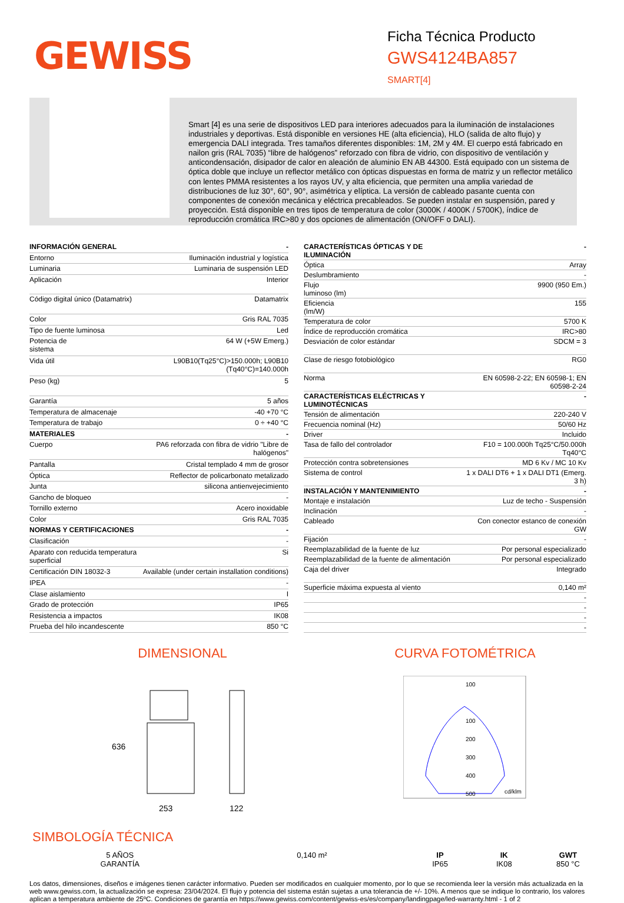GEWISS
Ficha Técnica Producto
GWS4124BA857
SMART[4]
Smart [4] es una serie de dispositivos LED para interiores adecuados para la iluminación de instalaciones industriales y deportivas. Está disponible en versiones HE (alta eficiencia), HLO (salida de alto flujo) y emergencia DALI integrada. Tres tamaños diferentes disponibles: 1M, 2M y 4M. El cuerpo está fabricado en nailon gris (RAL 7035) “libre de halógenos” reforzado con fibra de vidrio, con dispositivo de ventilación y anticondensación, disipador de calor en aleación de aluminio EN AB 44300. Está equipado con un sistema de óptica doble que incluye un reflector metálico con ópticas dispuestas en forma de matriz y un reflector metálico con lentes PMMA resistentes a los rayos UV, y alta eficiencia, que permiten una amplia variedad de distribuciones de luz 30°, 60°, 90°, asimétrica y elíptica. La versión de cableado pasante cuenta con componentes de conexión mecánica y eléctrica precableados. Se pueden instalar en suspensión, pared y proyección. Está disponible en tres tipos de temperatura de color (3000K / 4000K / 5700K), índice de reproducción cromática IRC>80 y dos opciones de alimentación (ON/OFF o DALI).
| INFORMACIÓN GENERAL | - |
| Entorno | Iluminación industrial y logística |
| Luminaria | Luminaria de suspensión LED |
| Aplicación | Interior |
| Código digital único (Datamatrix) | Datamatrix |
| Color | Gris RAL 7035 |
| Tipo de fuente luminosa | Led |
| Potencia de sistema | 64 W (+5W Emerg.) |
| Vida útil | L90B10(Tq25°C)>150.000h; L90B10 (Tq40°C)=140.000h |
| Peso (kg) | 5 |
| Garantía | 5 años |
| Temperatura de almacenaje | -40 +70 °C |
| Temperatura de trabajo | 0 ÷ +40 °C |
| MATERIALES | - |
| Cuerpo | PA6 reforzada con fibra de vidrio "Libre de halógenos" |
| Pantalla | Cristal templado 4 mm de grosor |
| Óptica | Reflector de policarbonato metalizado |
| Junta | silicona antienvejecimiento |
| Gancho de bloqueo | - |
| Tornillo externo | Acero inoxidable |
| Color | Gris RAL 7035 |
| NORMAS Y CERTIFICACIONES | - |
| Clasificación | - |
| Aparato con reducida temperatura superficial | Si |
| Certificación DIN 18032-3 | Available (under certain installation conditions) |
| IPEA | - |
| Clase aislamiento | I |
| Grado de protección | IP65 |
| Resistencia a impactos | IK08 |
| Prueba del hilo incandescente | 850 °C |
| CARACTERÍSTICAS ÓPTICAS Y DE ILUMINACIÓN | - |
| Óptica | Array |
| Deslumbramiento | - |
| Flujo luminoso (lm) | 9900 (950 Em.) |
| Eficiencia (lm/W) | 155 |
| Temperatura de color | 5700 K |
| Índice de reproducción cromática | IRC>80 |
| Desviación de color estándar | SDCM = 3 |
| Clase de riesgo fotobiológico | RG0 |
| Norma | EN 60598-2-22; EN 60598-1; EN 60598-2-24 |
| CARACTERÍSTICAS ELÉCTRICAS Y LUMINOTÉCNICAS | - |
| Tensión de alimentación | 220-240 V |
| Frecuencia nominal (Hz) | 50/60 Hz |
| Driver | Incluido |
| Tasa de fallo del controlador | F10 = 100.000h Tq25°C/50.000h Tq40°C |
| Protección contra sobretensiones | MD 6 Kv / MC 10 Kv |
| Sistema de control | 1 x DALI DT6 + 1 x DALI DT1 (Emerg. 3 h) |
| INSTALACIÓN Y MANTENIMIENTO | - |
| Montaje e instalación | Luz de techo - Suspensión |
| Inclinación | - |
| Cableado | Con conector estanco de conexión GW |
| Fijación | - |
| Reemplazabilidad de la fuente de luz | Por personal especializado |
| Reemplazabilidad de la fuente de alimentación | Por personal especializado |
| Caja del driver | Integrado |
| Superficie máxima expuesta al viento | 0,140 m² |
| | - |
| | - |
| | - |
| | - |
DIMENSIONAL
636
253
122
CURVA FOTOMÉTRICA
100
100
200
300
400
500
cd/klm
SIMBOLOGÍA TÉCNICA
5 AÑOS GARANTÍA
0,140 m² IP
IP65
IK
IK08
GWT
850 °C
Los datos, dimensiones, diseños e imágenes tienen carácter informativo. Pueden ser modificados en cualquier momento, por lo que se recomienda leer la versión más actualizada en la web www.gewiss.com, la actualización se expresa: 23/04/2024. El flujo y potencia del sistema están sujetas a una tolerancia de +/- 10%. A menos que se indique lo contrario, los valores aplican a temperatura ambiente de 25ºC. Condiciones de garantía en https://www.gewiss.com/content/gewiss-es/es/company/landingpage/led-warranty.html - 1 of 2